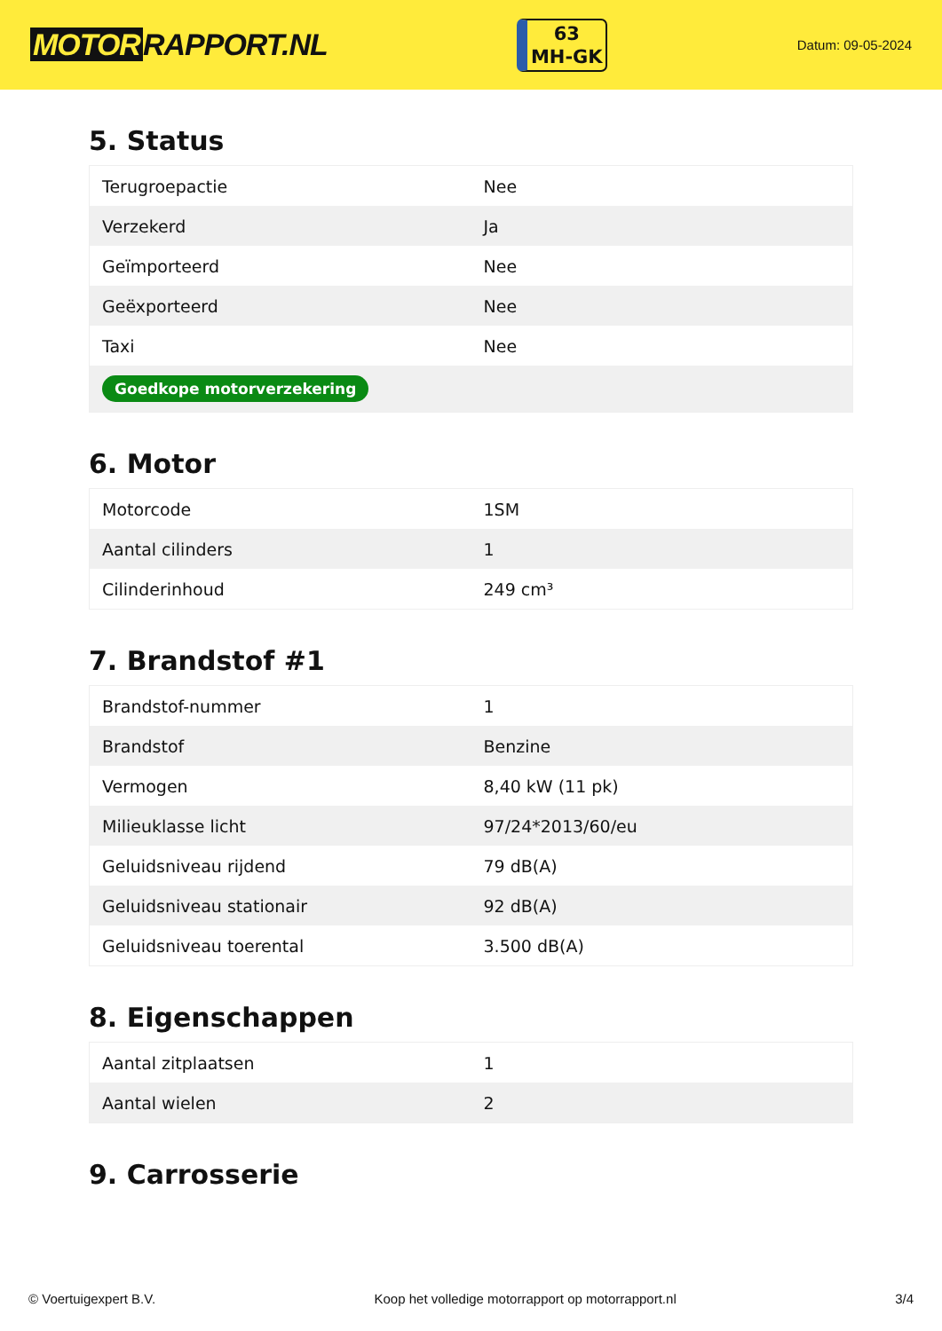MOTOR RAPPORT.NL
63
MH-GK
Datum: 09-05-2024
5. Status
| Terugroepactie | Nee |
| Verzekerd | Ja |
| Geïmporteerd | Nee |
| Geëxporteerd | Nee |
| Taxi | Nee |
| Goedkope motorverzekering | |
6. Motor
| Motorcode | 1SM |
| Aantal cilinders | 1 |
| Cilinderinhoud | 249 cm³ |
7. Brandstof #1
| Brandstof-nummer | 1 |
| Brandstof | Benzine |
| Vermogen | 8,40 kW (11 pk) |
| Milieuklasse licht | 97/24*2013/60/eu |
| Geluidsniveau rijdend | 79 dB(A) |
| Geluidsniveau stationair | 92 dB(A) |
| Geluidsniveau toerental | 3.500 dB(A) |
8. Eigenschappen
| Aantal zitplaatsen | 1 |
| Aantal wielen | 2 |
9. Carrosserie
© Voertuigexpert B.V. Koop het volledige motorrapport op motorrapport.nl 3/4